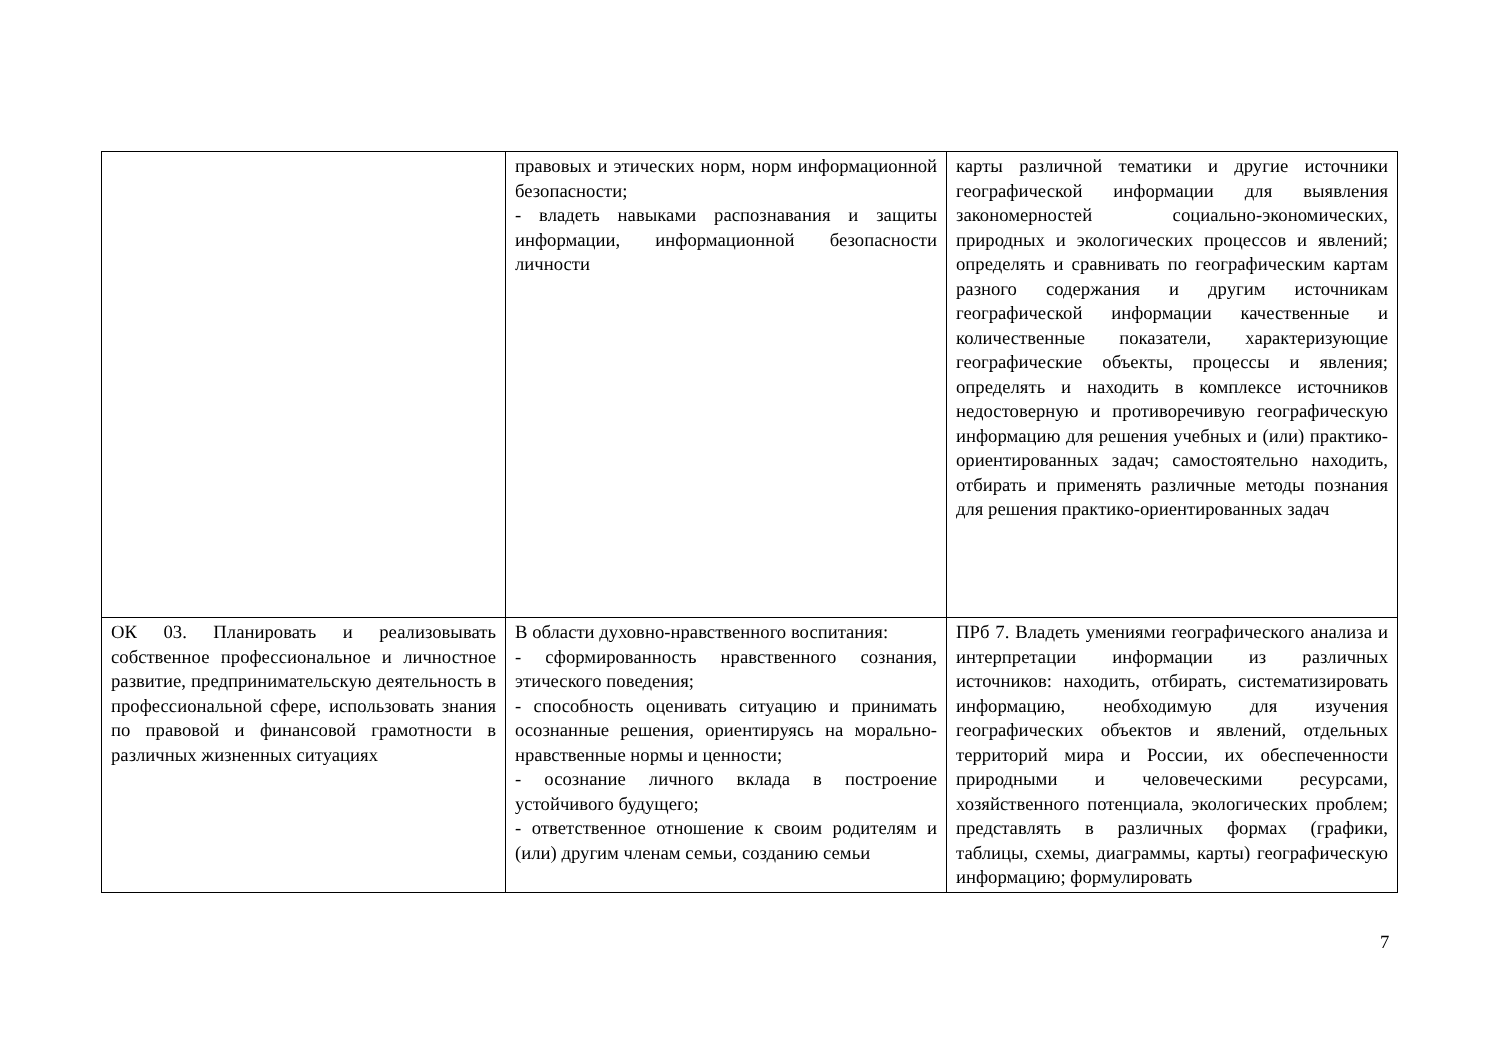| | правовых и этических норм, норм информационной безопасности; - владеть навыками распознавания и защиты информации, информационной безопасности личности | карты различной тематики и другие источники географической информации для выявления закономерностей социально-экономических, природных и экологических процессов и явлений; определять и сравнивать по географическим картам разного содержания и другим источникам географической информации качественные и количественные показатели, характеризующие географические объекты, процессы и явления; определять и находить в комплексе источников недостоверную и противоречивую географическую информацию для решения учебных и (или) практико-ориентированных задач; самостоятельно находить, отбирать и применять различные методы познания для решения практико-ориентированных задач |
| ОК 03. Планировать и реализовывать собственное профессиональное и личностное развитие, предпринимательскую деятельность в профессиональной сфере, использовать знания по правовой и финансовой грамотности в различных жизненных ситуациях | В области духовно-нравственного воспитания: - сформированность нравственного сознания, этического поведения; - способность оценивать ситуацию и принимать осознанные решения, ориентируясь на морально-нравственные нормы и ценности; - осознание личного вклада в построение устойчивого будущего; - ответственное отношение к своим родителям и (или) другим членам семьи, созданию семьи | ПРб 7. Владеть умениями географического анализа и интерпретации информации из различных источников: находить, отбирать, систематизировать информацию, необходимую для изучения географических объектов и явлений, отдельных территорий мира и России, их обеспеченности природными и человеческими ресурсами, хозяйственного потенциала, экологических проблем; представлять в различных формах (графики, таблицы, схемы, диаграммы, карты) географическую информацию; формулировать |
7